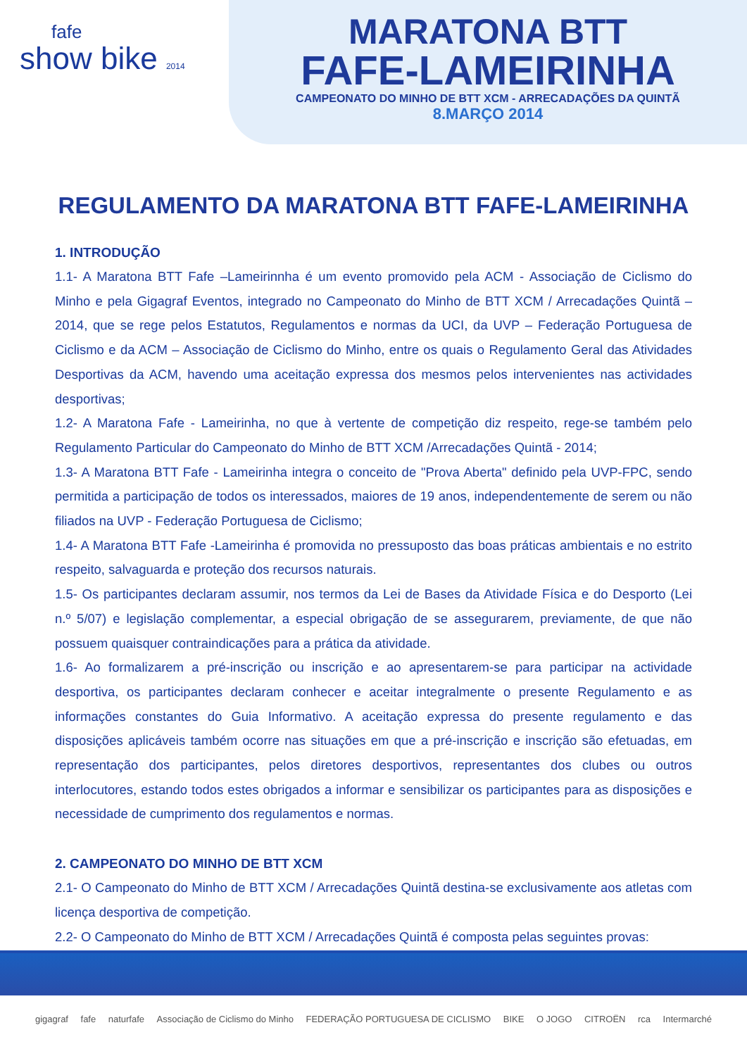fafe
show bike 2014
MARATONA BTT
FAFE-LAMEIRINHA
CAMPEONATO DO MINHO DE BTT XCM - ARRECADAÇÕES DA QUINTÃ
8.MARÇO 2014
REGULAMENTO DA MARATONA BTT FAFE-LAMEIRINHA
1. INTRODUÇÃO
1.1- A Maratona BTT Fafe –Lameirinnha é um evento promovido pela ACM - Associação de Ciclismo do Minho e pela Gigagraf Eventos, integrado no Campeonato do Minho de BTT XCM / Arrecadações Quintã –2014, que se rege pelos Estatutos, Regulamentos e normas da UCI, da UVP – Federação Portuguesa de Ciclismo e da ACM – Associação de Ciclismo do Minho, entre os quais o Regulamento Geral das Atividades Desportivas da ACM, havendo uma aceitação expressa dos mesmos pelos intervenientes nas actividades desportivas;
1.2- A Maratona Fafe - Lameirinha, no que à vertente de competição diz respeito, rege-se também pelo Regulamento Particular do Campeonato do Minho de BTT XCM /Arrecadações Quintã - 2014;
1.3- A Maratona BTT Fafe - Lameirinha integra o conceito de "Prova Aberta" definido pela UVP-FPC, sendo permitida a participação de todos os interessados, maiores de 19 anos, independentemente de serem ou não filiados na UVP - Federação Portuguesa de Ciclismo;
1.4- A Maratona BTT Fafe -Lameirinha é promovida no pressuposto das boas práticas ambientais e no estrito respeito, salvaguarda e proteção dos recursos naturais.
1.5- Os participantes declaram assumir, nos termos da Lei de Bases da Atividade Física e do Desporto (Lei n.º 5/07) e legislação complementar, a especial obrigação de se assegurarem, previamente, de que não possuem quaisquer contraindicações para a prática da atividade.
1.6- Ao formalizarem a pré-inscrição ou inscrição e ao apresentarem-se para participar na actividade desportiva, os participantes declaram conhecer e aceitar integralmente o presente Regulamento e as informações constantes do Guia Informativo. A aceitação expressa do presente regulamento e das disposições aplicáveis também ocorre nas situações em que a pré-inscrição e inscrição são efetuadas, em representação dos participantes, pelos diretores desportivos, representantes dos clubes ou outros interlocutores, estando todos estes obrigados a informar e sensibilizar os participantes para as disposições e necessidade de cumprimento dos regulamentos e normas.
2. CAMPEONATO DO MINHO DE BTT XCM
2.1- O Campeonato do Minho de BTT XCM / Arrecadações Quintã destina-se exclusivamente aos atletas com licença desportiva de competição.
2.2- O Campeonato do Minho de BTT XCM / Arrecadações Quintã é composta pelas seguintes provas:
gigagraf fafe naturfafe Associação de Ciclismo do Minho FEDERAÇÃO PORTUGUESA DE CICLISMO BIKE O JOGO CITROËN rca Intermarché